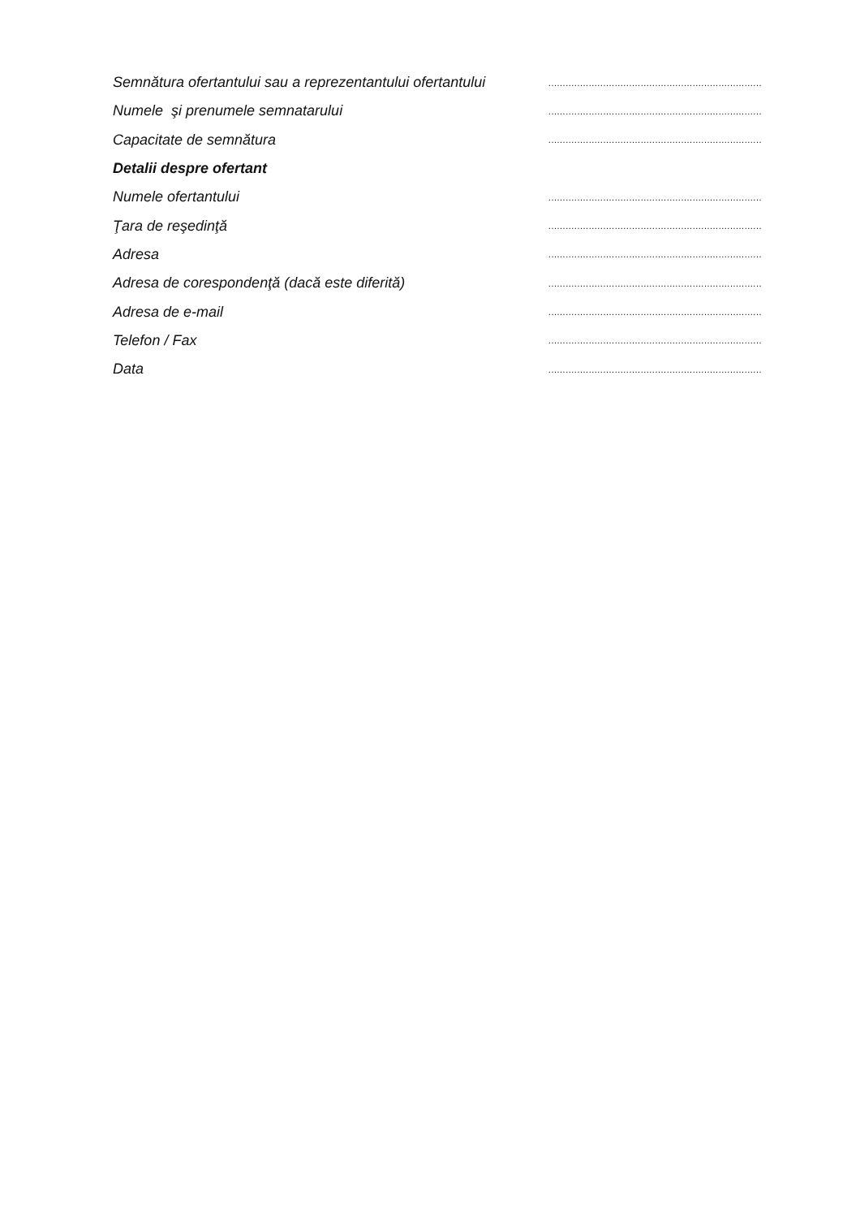Semnătura ofertantului sau a reprezentantului ofertantului..........................................................................
Numele şi prenumele semnatarului..........................................................................
Capacitate de semnătura..........................................................................
Detalii despre ofertant
Numele ofertantului..........................................................................
Ţara de reşedinţă..........................................................................
Adresa..........................................................................
Adresa de corespondenţă (dacă este diferită)..........................................................................
Adresa de e-mail..........................................................................
Telefon / Fax..........................................................................
Data..........................................................................